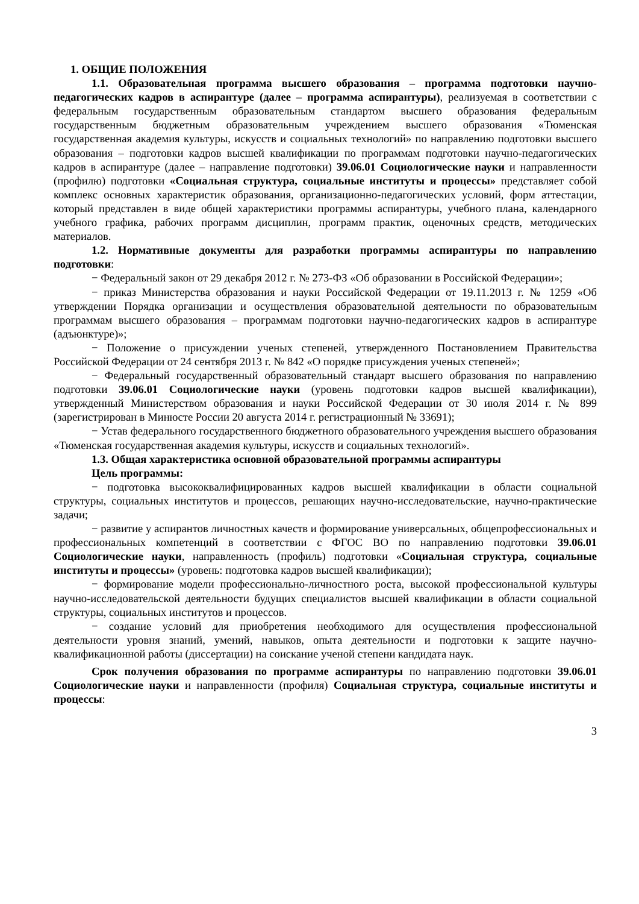1. ОБЩИЕ ПОЛОЖЕНИЯ
1.1. Образовательная программа высшего образования – программа подготовки научно-педагогических кадров в аспирантуре (далее – программа аспирантуры), реализуемая в соответствии с федеральным государственным образовательным стандартом высшего образования федеральным государственным бюджетным образовательным учреждением высшего образования «Тюменская государственная академия культуры, искусств и социальных технологий» по направлению подготовки высшего образования – подготовки кадров высшей квалификации по программам подготовки научно-педагогических кадров в аспирантуре (далее – направление подготовки) 39.06.01 Социологические науки и направленности (профилю) подготовки «Социальная структура, социальные институты и процессы» представляет собой комплекс основных характеристик образования, организационно-педагогических условий, форм аттестации, который представлен в виде общей характеристики программы аспирантуры, учебного плана, календарного учебного графика, рабочих программ дисциплин, программ практик, оценочных средств, методических материалов.
1.2. Нормативные документы для разработки программы аспирантуры по направлению подготовки:
− Федеральный закон от 29 декабря 2012 г. № 273-ФЗ «Об образовании в Российской Федерации»;
− приказ Министерства образования и науки Российской Федерации от 19.11.2013 г. № 1259 «Об утверждении Порядка организации и осуществления образовательной деятельности по образовательным программам высшего образования – программам подготовки научно-педагогических кадров в аспирантуре (адъюнктуре)»;
− Положение о присуждении ученых степеней, утвержденного Постановлением Правительства Российской Федерации от 24 сентября 2013 г. № 842 «О порядке присуждения ученых степеней»;
− Федеральный государственный образовательный стандарт высшего образования по направлению подготовки 39.06.01 Социологические науки (уровень подготовки кадров высшей квалификации), утвержденный Министерством образования и науки Российской Федерации от 30 июля 2014 г. № 899 (зарегистрирован в Минюсте России 20 августа 2014 г. регистрационный № 33691);
− Устав федерального государственного бюджетного образовательного учреждения высшего образования «Тюменская государственная академия культуры, искусств и социальных технологий».
1.3. Общая характеристика основной образовательной программы аспирантуры
Цель программы:
− подготовка высококвалифицированных кадров высшей квалификации в области социальной структуры, социальных институтов и процессов, решающих научно-исследовательские, научно-практические задачи;
− развитие у аспирантов личностных качеств и формирование универсальных, общепрофессиональных и профессиональных компетенций в соответствии с ФГОС ВО по направлению подготовки 39.06.01 Социологические науки, направленность (профиль) подготовки «Социальная структура, социальные институты и процессы» (уровень: подготовка кадров высшей квалификации);
− формирование модели профессионально-личностного роста, высокой профессиональной культуры научно-исследовательской деятельности будущих специалистов высшей квалификации в области социальной структуры, социальных институтов и процессов.
− создание условий для приобретения необходимого для осуществления профессиональной деятельности уровня знаний, умений, навыков, опыта деятельности и подготовки к защите научно-квалификационной работы (диссертации) на соискание ученой степени кандидата наук.
Срок получения образования по программе аспирантуры по направлению подготовки 39.06.01 Социологические науки и направленности (профиля) Социальная структура, социальные институты и процессы:
3